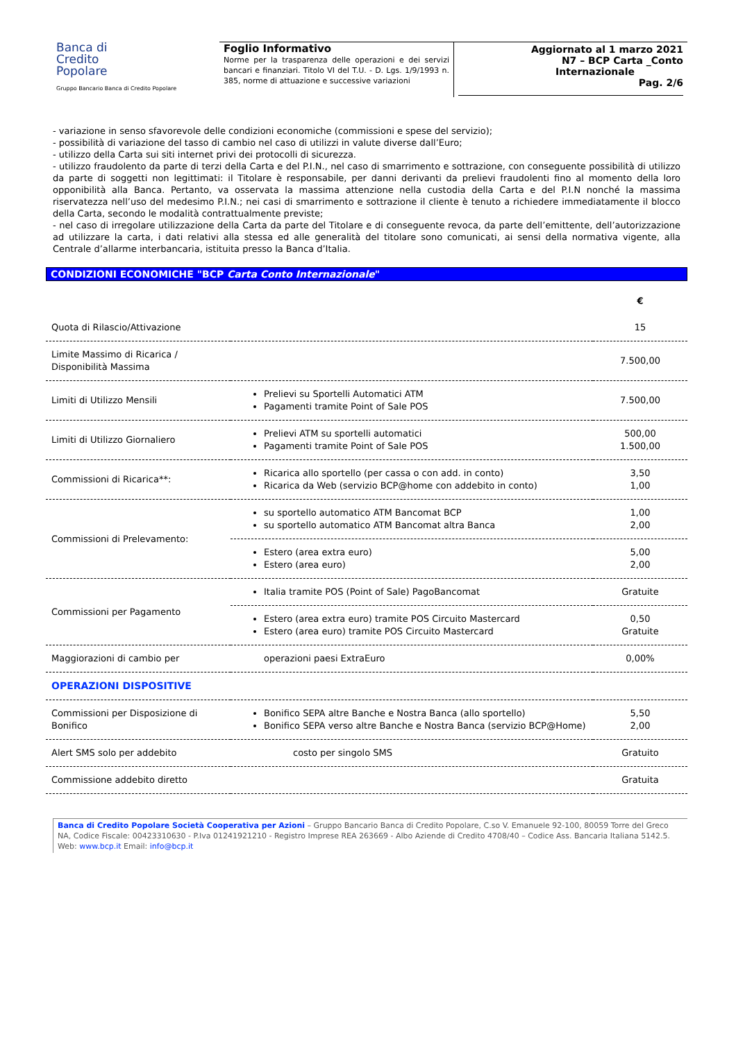Banca di
Credito
Popolare
Gruppo Bancario Banca di Credito Popolare
Foglio Informativo
Norme per la trasparenza delle operazioni e dei servizi bancari e finanziari. Titolo VI del T.U. - D. Lgs. 1/9/1993 n. 385, norme di attuazione e successive variazioni
Aggiornato al 1 marzo 2021
N7 – BCP Carta _Conto Internazionale
Pag. 2/6
- variazione in senso sfavorevole delle condizioni economiche (commissioni e spese del servizio);
- possibilità di variazione del tasso di cambio nel caso di utilizzi in valute diverse dall’Euro;
- utilizzo della Carta sui siti internet privi dei protocolli di sicurezza.
- utilizzo fraudolento da parte di terzi della Carta e del P.I.N., nel caso di smarrimento e sottrazione, con conseguente possibilità di utilizzo da parte di soggetti non legittimati: il Titolare è responsabile, per danni derivanti da prelievi fraudolenti fino al momento della loro opponibilità alla Banca. Pertanto, va osservata la massima attenzione nella custodia della Carta e del P.I.N nonché la massima riservatezza nell’uso del medesimo P.I.N.; nei casi di smarrimento e sottrazione il cliente è tenuto a richiedere immediatamente il blocco della Carta, secondo le modalità contrattualmente previste;
- nel caso di irregolare utilizzazione della Carta da parte del Titolare e di conseguente revoca, da parte dell’emittente, dell’autorizzazione ad utilizzare la carta, i dati relativi alla stessa ed alle generalità del titolare sono comunicati, ai sensi della normativa vigente, alla Centrale d’allarme interbancaria, istituita presso la Banca d’Italia.
CONDIZIONI ECONOMICHE "BCP Carta Conto Internazionale"
| | | € |
| Quota di Rilascio/Attivazione | | 15 |
| Limite Massimo di Ricarica / Disponibilità Massima | | 7.500,00 |
| Limiti di Utilizzo Mensili | Prelievi su Sportelli Automatici ATM Pagamenti tramite Point of Sale POS | 7.500,00 |
| Limiti di Utilizzo Giornaliero | Prelievi ATM su sportelli automatici Pagamenti tramite Point of Sale POS | 500,00 1.500,00 |
| Commissioni di Ricarica**: | Ricarica allo sportello (per cassa o con add. in conto) Ricarica da Web (servizio BCP@home con addebito in conto) | 3,50 1,00 |
| Commissioni di Prelevamento: | su sportello automatico ATM Bancomat BCP su sportello automatico ATM Bancomat altra Banca | 1,00 2,00 |
| | Estero (area extra euro) Estero (area euro) | 5,00 2,00 |
| Commissioni per Pagamento | Italia tramite POS (Point of Sale) PagoBancomat | Gratuite |
| | Estero (area extra euro) tramite POS Circuito Mastercard Estero (area euro) tramite POS Circuito Mastercard | 0,50 Gratuite |
| Maggiorazioni di cambio per | operazioni paesi ExtraEuro | 0,00% |
| OPERAZIONI DISPOSITIVE | | |
| Commissioni per Disposizione di Bonifico | Bonifico SEPA altre Banche e Nostra Banca (allo sportello) Bonifico SEPA verso altre Banche e Nostra Banca (servizio BCP@Home) | 5,50 2,00 |
| Alert SMS solo per addebito | costo per singolo SMS | Gratuito |
| Commissione addebito diretto | | Gratuita |
Banca di Credito Popolare Società Cooperativa per Azioni – Gruppo Bancario Banca di Credito Popolare, C.so V. Emanuele 92-100, 80059 Torre del Greco NA, Codice Fiscale: 00423310630 - P.Iva 01241921210 - Registro Imprese REA 263669 - Albo Aziende di Credito 4708/40 – Codice Ass. Bancaria Italiana 5142.5. Web: www.bcp.it Email: info@bcp.it